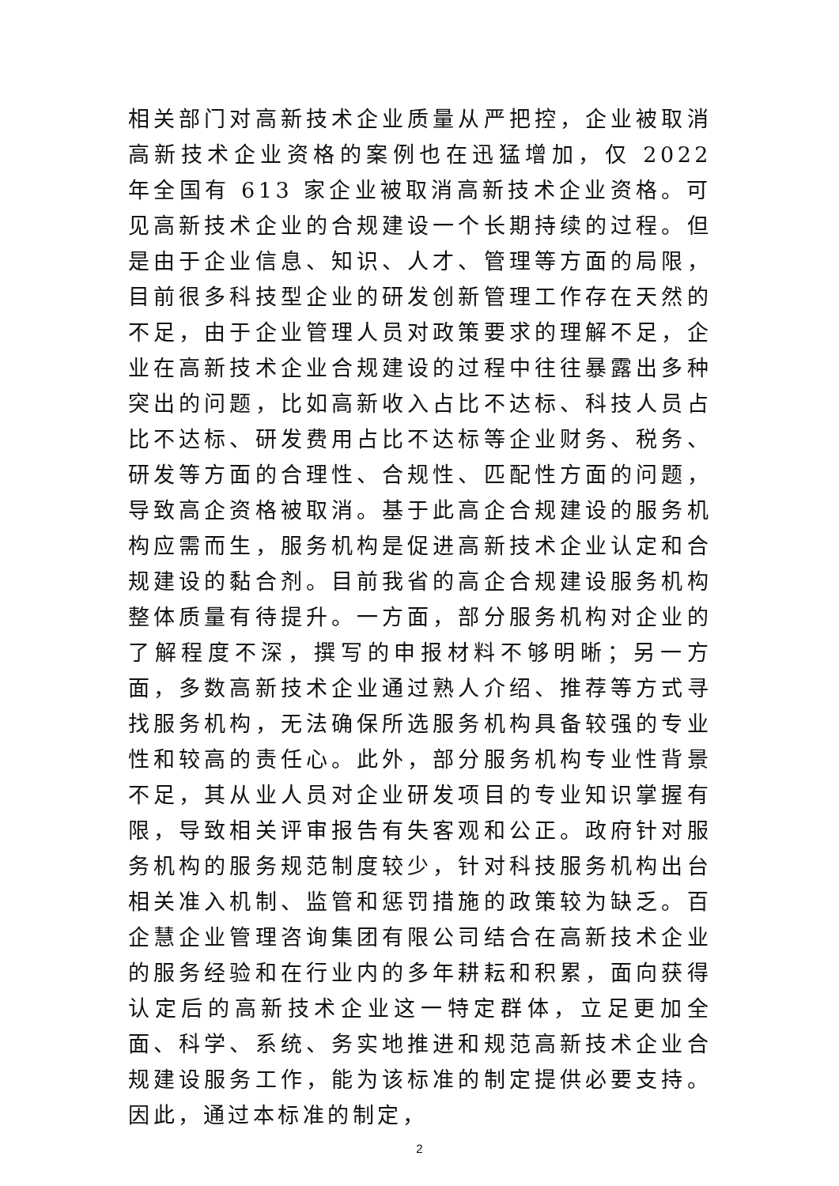相关部门对高新技术企业质量从严把控，企业被取消高新技术企业资格的案例也在迅猛增加，仅 2022 年全国有 613 家企业被取消高新技术企业资格。可见高新技术企业的合规建设一个长期持续的过程。但是由于企业信息、知识、人才、管理等方面的局限，目前很多科技型企业的研发创新管理工作存在天然的不足，由于企业管理人员对政策要求的理解不足，企业在高新技术企业合规建设的过程中往往暴露出多种突出的问题，比如高新收入占比不达标、科技人员占比不达标、研发费用占比不达标等企业财务、税务、研发等方面的合理性、合规性、匹配性方面的问题，导致高企资格被取消。基于此高企合规建设的服务机构应需而生，服务机构是促进高新技术企业认定和合规建设的黏合剂。目前我省的高企合规建设服务机构整体质量有待提升。一方面，部分服务机构对企业的了解程度不深，撰写的申报材料不够明晰；另一方面，多数高新技术企业通过熟人介绍、推荐等方式寻找服务机构，无法确保所选服务机构具备较强的专业性和较高的责任心。此外，部分服务机构专业性背景不足，其从业人员对企业研发项目的专业知识掌握有限，导致相关评审报告有失客观和公正。政府针对服务机构的服务规范制度较少，针对科技服务机构出台相关准入机制、监管和惩罚措施的政策较为缺乏。百企慧企业管理咨询集团有限公司结合在高新技术企业的服务经验和在行业内的多年耕耘和积累，面向获得认定后的高新技术企业这一特定群体，立足更加全面、科学、系统、务实地推进和规范高新技术企业合规建设服务工作，能为该标准的制定提供必要支持。因此，通过本标准的制定，
2